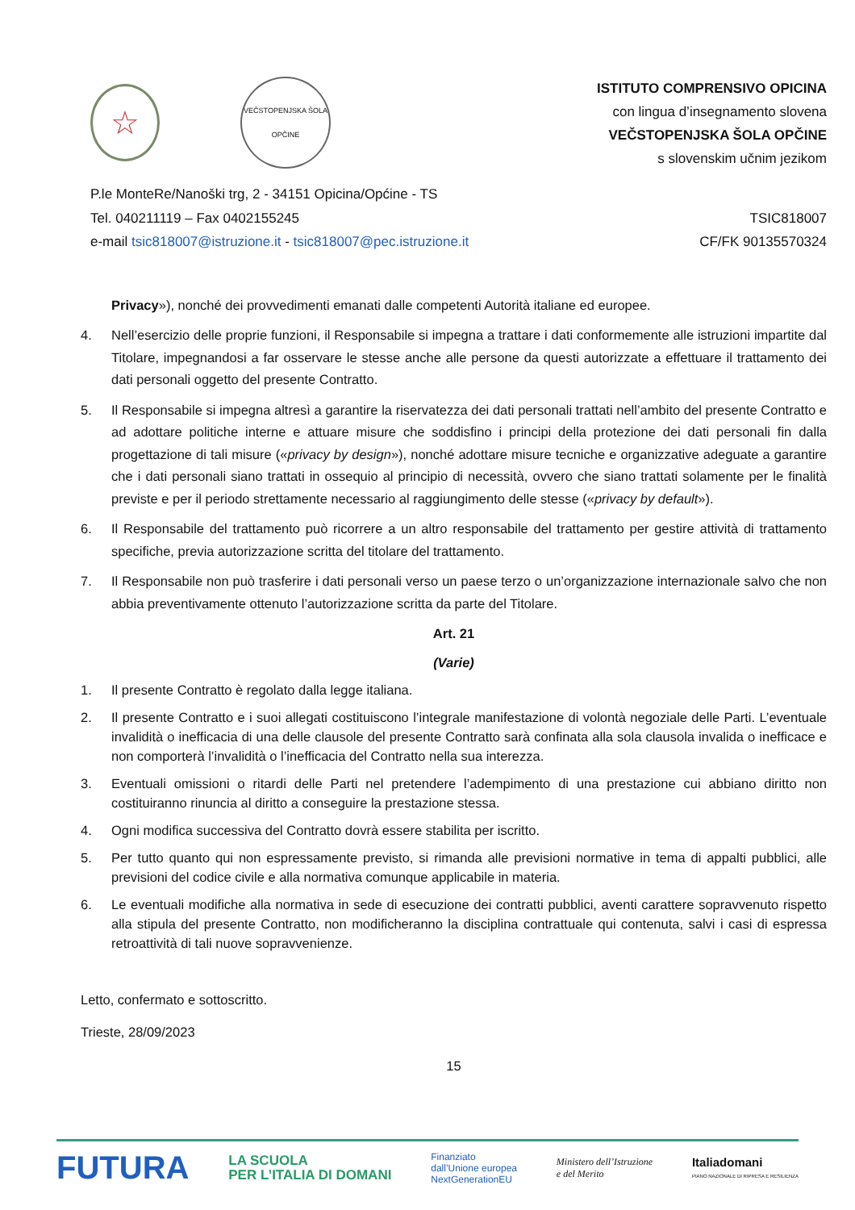☆
VEČSTOPENJSKA ŠOLA
OPČINE
ISTITUTO COMPRENSIVO OPICINA
con lingua d’insegnamento slovena
VEČSTOPENJSKA ŠOLA OPČINE
s slovenskim učnim jezikom
P.le MonteRe/Nanoški trg, 2 - 34151 Opicina/Općine - TS
Tel. 040211119 – Fax 0402155245
e-mail tsic818007@istruzione.it - tsic818007@pec.istruzione.it
TSIC818007
CF/FK 90135570324
Privacy»), nonché dei provvedimenti emanati dalle competenti Autorità italiane ed europee.
4. Nell’esercizio delle proprie funzioni, il Responsabile si impegna a trattare i dati conformemente alle istruzioni impartite dal Titolare, impegnandosi a far osservare le stesse anche alle persone da questi autorizzate a effettuare il trattamento dei dati personali oggetto del presente Contratto.
5. Il Responsabile si impegna altresì a garantire la riservatezza dei dati personali trattati nell’ambito del presente Contratto e ad adottare politiche interne e attuare misure che soddisfino i principi della protezione dei dati personali fin dalla progettazione di tali misure («privacy by design»), nonché adottare misure tecniche e organizzative adeguate a garantire che i dati personali siano trattati in ossequio al principio di necessità, ovvero che siano trattati solamente per le finalità previste e per il periodo strettamente necessario al raggiungimento delle stesse («privacy by default»).
6. Il Responsabile del trattamento può ricorrere a un altro responsabile del trattamento per gestire attività di trattamento specifiche, previa autorizzazione scritta del titolare del trattamento.
7. Il Responsabile non può trasferire i dati personali verso un paese terzo o un’organizzazione internazionale salvo che non abbia preventivamente ottenuto l’autorizzazione scritta da parte del Titolare.
Art. 21
(Varie)
1. Il presente Contratto è regolato dalla legge italiana.
2. Il presente Contratto e i suoi allegati costituiscono l’integrale manifestazione di volontà negoziale delle Parti. L’eventuale invalidità o inefficacia di una delle clausole del presente Contratto sarà confinata alla sola clausola invalida o inefficace e non comporterà l’invalidità o l’inefficacia del Contratto nella sua interezza.
3. Eventuali omissioni o ritardi delle Parti nel pretendere l’adempimento di una prestazione cui abbiano diritto non costituiranno rinuncia al diritto a conseguire la prestazione stessa.
4. Ogni modifica successiva del Contratto dovrà essere stabilita per iscritto.
5. Per tutto quanto qui non espressamente previsto, si rimanda alle previsioni normative in tema di appalti pubblici, alle previsioni del codice civile e alla normativa comunque applicabile in materia.
6. Le eventuali modifiche alla normativa in sede di esecuzione dei contratti pubblici, aventi carattere sopravvenuto rispetto alla stipula del presente Contratto, non modificheranno la disciplina contrattuale qui contenuta, salvi i casi di espressa retroattività di tali nuove sopravvenienze.
Letto, confermato e sottoscritto.
Trieste, 28/09/2023
15
FUTURA
LA SCUOLA
PER L’ITALIA DI DOMANI
Finanziato
dall’Unione europea
NextGenerationEU
Ministero dell’Istruzione
e del Merito
Italiadomani
PIANO NAZIONALE DI RIPRESA E RESILIENZA